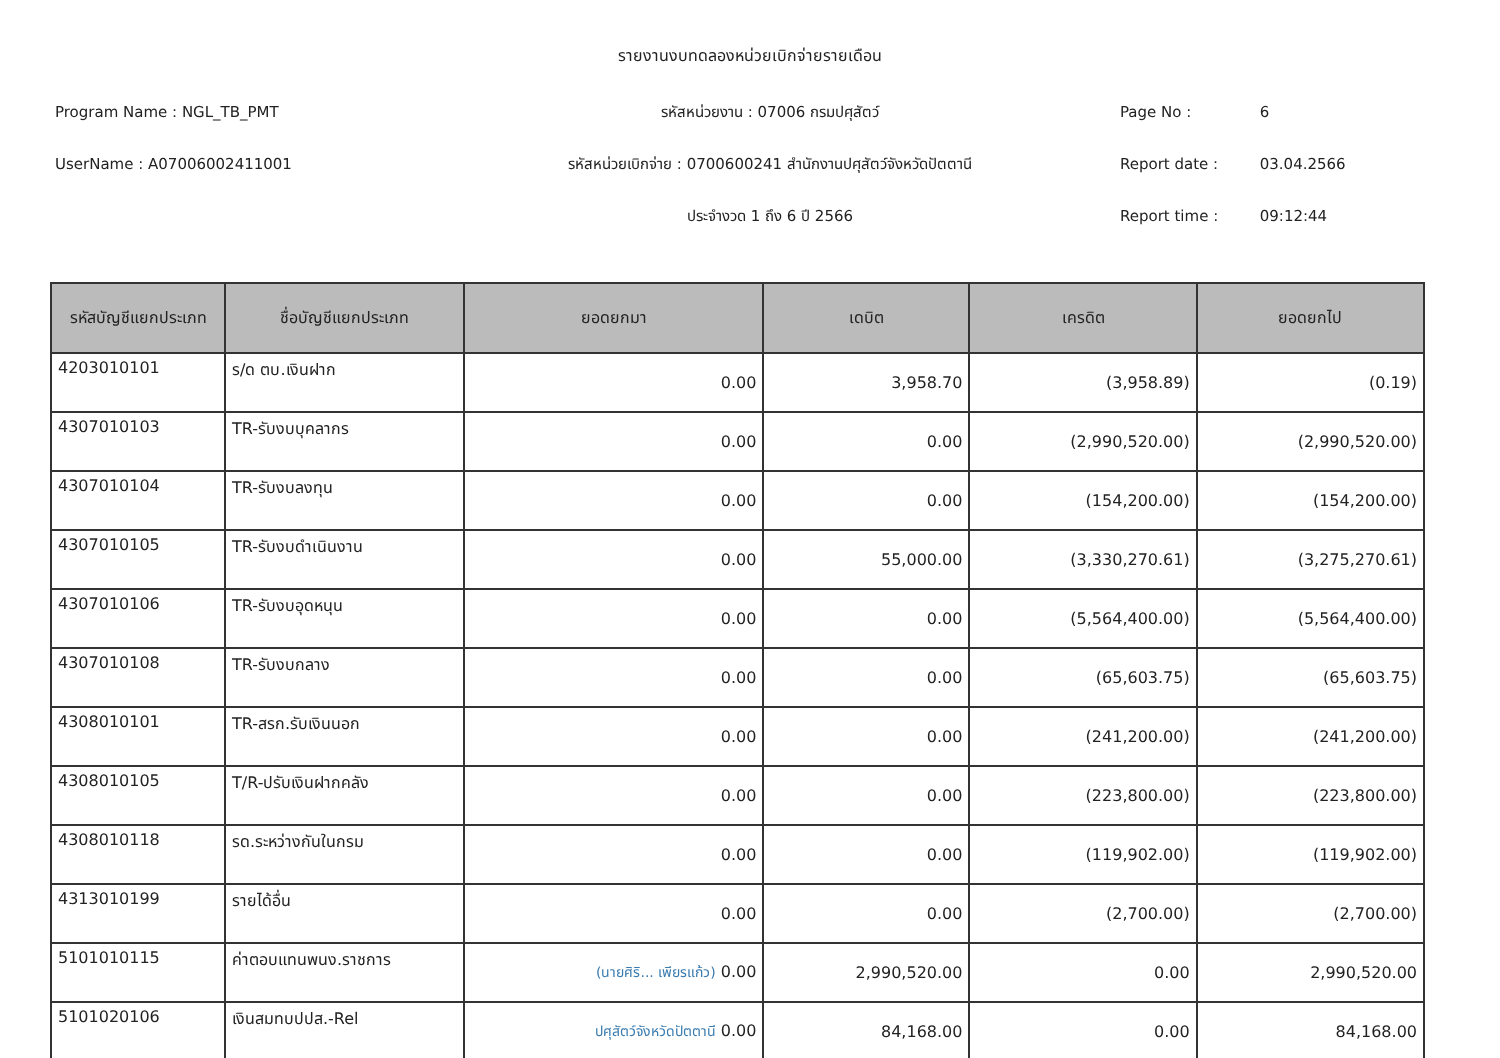รายงานงบทดลองหน่วยเบิกจ่ายรายเดือน
Program Name : NGL_TB_PMT
รหัสหน่วยงาน : 07006 กรมปศุสัตว์
Page No : 6
UserName : A07006002411001
รหัสหน่วยเบิกจ่าย : 0700600241 สำนักงานปศุสัตว์จังหวัดปัตตานี
Report date : 03.04.2566
ประจำงวด 1 ถึง 6 ปี 2566
Report time : 09:12:44
| รหัสบัญชีแยกประเภท | ชื่อบัญชีแยกประเภท | ยอดยกมา | เดบิต | เครดิต | ยอดยกไป |
| --- | --- | --- | --- | --- | --- |
| 4203010101 | ร/ด ตบ.เงินฝาก | 0.00 | 3,958.70 | (3,958.89) | (0.19) |
| 4307010103 | TR-รับงบบุคลากร | 0.00 | 0.00 | (2,990,520.00) | (2,990,520.00) |
| 4307010104 | TR-รับงบลงทุน | 0.00 | 0.00 | (154,200.00) | (154,200.00) |
| 4307010105 | TR-รับงบดำเนินงาน | 0.00 | 55,000.00 | (3,330,270.61) | (3,275,270.61) |
| 4307010106 | TR-รับงบอุดหนุน | 0.00 | 0.00 | (5,564,400.00) | (5,564,400.00) |
| 4307010108 | TR-รับงบกลาง | 0.00 | 0.00 | (65,603.75) | (65,603.75) |
| 4308010101 | TR-สรก.รับเงินนอก | 0.00 | 0.00 | (241,200.00) | (241,200.00) |
| 4308010105 | T/R-ปรับเงินฝากคลัง | 0.00 | 0.00 | (223,800.00) | (223,800.00) |
| 4308010118 | รด.ระหว่างกันในกรม | 0.00 | 0.00 | (119,902.00) | (119,902.00) |
| 4313010199 | รายได้อื่น | 0.00 | 0.00 | (2,700.00) | (2,700.00) |
| 5101010115 | ค่าตอบแทนพนง.ราชการ | (นายศิริ... เพียรแก้ว) 0.00 | 2,990,520.00 | 0.00 | 2,990,520.00 |
| 5101020106 | เงินสมทบปปส.-Rel | ปศุสัตว์จังหวัดปัตตานี 0.00 | 84,168.00 | 0.00 | 84,168.00 |